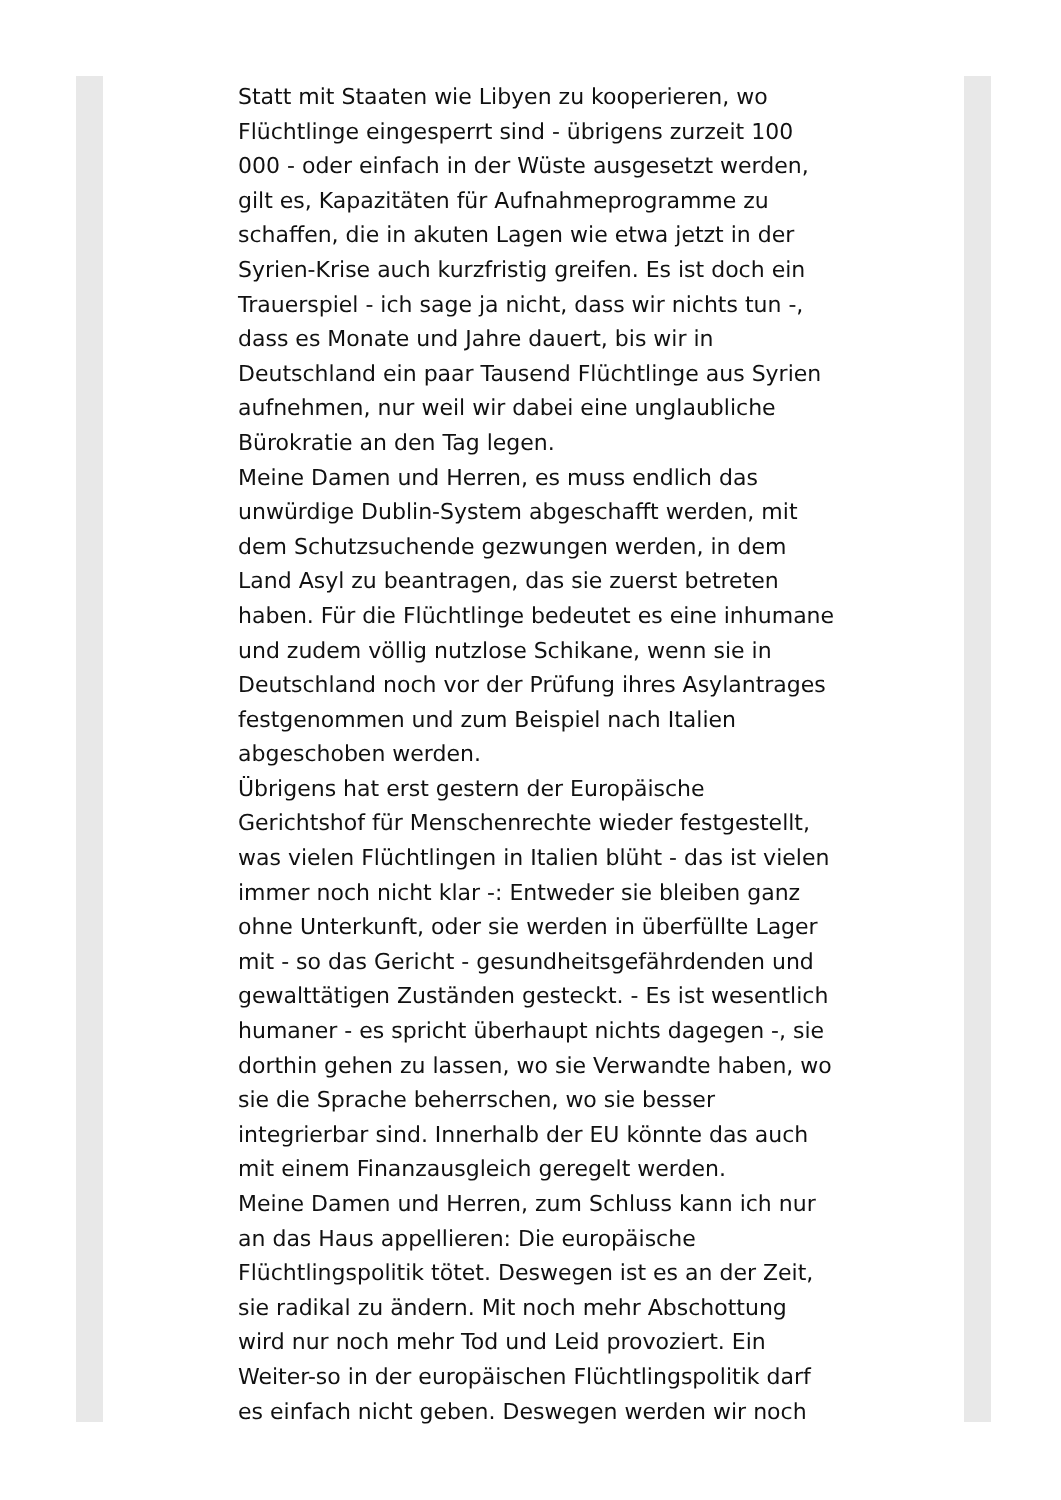Statt mit Staaten wie Libyen zu kooperieren, wo Flüchtlinge eingesperrt sind - übrigens zurzeit 100 000 - oder einfach in der Wüste ausgesetzt werden, gilt es, Kapazitäten für Aufnahmeprogramme zu schaffen, die in akuten Lagen wie etwa jetzt in der Syrien-Krise auch kurzfristig greifen. Es ist doch ein Trauerspiel - ich sage ja nicht, dass wir nichts tun -, dass es Monate und Jahre dauert, bis wir in Deutschland ein paar Tausend Flüchtlinge aus Syrien aufnehmen, nur weil wir dabei eine unglaubliche Bürokratie an den Tag legen.
Meine Damen und Herren, es muss endlich das unwürdige Dublin-System abgeschafft werden, mit dem Schutzsuchende gezwungen werden, in dem Land Asyl zu beantragen, das sie zuerst betreten haben. Für die Flüchtlinge bedeutet es eine inhumane und zudem völlig nutzlose Schikane, wenn sie in Deutschland noch vor der Prüfung ihres Asylantrages festgenommen und zum Beispiel nach Italien abgeschoben werden.
Übrigens hat erst gestern der Europäische Gerichtshof für Menschenrechte wieder festgestellt, was vielen Flüchtlingen in Italien blüht - das ist vielen immer noch nicht klar -: Entweder sie bleiben ganz ohne Unterkunft, oder sie werden in überfüllte Lager mit - so das Gericht - gesundheitsgefährdenden und gewalttätigen Zuständen gesteckt. - Es ist wesentlich humaner - es spricht überhaupt nichts dagegen -, sie dorthin gehen zu lassen, wo sie Verwandte haben, wo sie die Sprache beherrschen, wo sie besser integrierbar sind. Innerhalb der EU könnte das auch mit einem Finanzausgleich geregelt werden.
Meine Damen und Herren, zum Schluss kann ich nur an das Haus appellieren: Die europäische Flüchtlingspolitik tötet. Deswegen ist es an der Zeit, sie radikal zu ändern. Mit noch mehr Abschottung wird nur noch mehr Tod und Leid provoziert. Ein Weiter-so in der europäischen Flüchtlingspolitik darf es einfach nicht geben. Deswegen werden wir noch